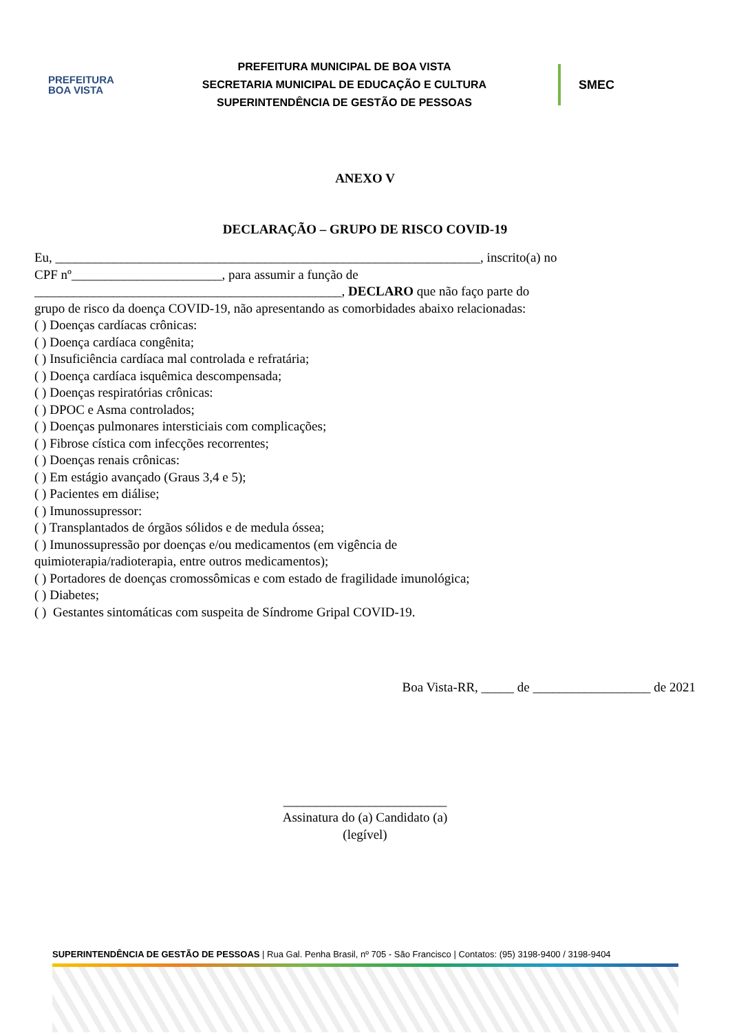PREFEITURA
BOA VISTA
PREFEITURA MUNICIPAL DE BOA VISTA
SECRETARIA MUNICIPAL DE EDUCAÇÃO E CULTURA
SUPERINTENDÊNCIA DE GESTÃO DE PESSOAS
SMEC
ANEXO V
DECLARAÇÃO – GRUPO DE RISCO COVID-19
Eu, _________________________________________________________________, inscrito(a) no
CPF nº_______________________, para assumir a função de
_______________________________________________, DECLARO que não faço parte do
grupo de risco da doença COVID-19, não apresentando as comorbidades abaixo relacionadas:
( ) Doenças cardíacas crônicas:
( ) Doença cardíaca congênita;
( ) Insuficiência cardíaca mal controlada e refratária;
( ) Doença cardíaca isquêmica descompensada;
( ) Doenças respiratórias crônicas:
( ) DPOC e Asma controlados;
( ) Doenças pulmonares intersticiais com complicações;
( ) Fibrose cística com infecções recorrentes;
( ) Doenças renais crônicas:
( ) Em estágio avançado (Graus 3,4 e 5);
( ) Pacientes em diálise;
( ) Imunossupressor:
( ) Transplantados de órgãos sólidos e de medula óssea;
( ) Imunossupressão por doenças e/ou medicamentos (em vigência de
quimioterapia/radioterapia, entre outros medicamentos);
( ) Portadores de doenças cromossômicas e com estado de fragilidade imunológica;
( ) Diabetes;
( ) Gestantes sintomáticas com suspeita de Síndrome Gripal COVID-19.
Boa Vista-RR, _____ de __________________ de 2021
_________________________
Assinatura do (a) Candidato (a)
(legível)
SUPERINTENDÊNCIA DE GESTÃO DE PESSOAS | Rua Gal. Penha Brasil, nº 705 - São Francisco | Contatos: (95) 3198-9400 / 3198-9404